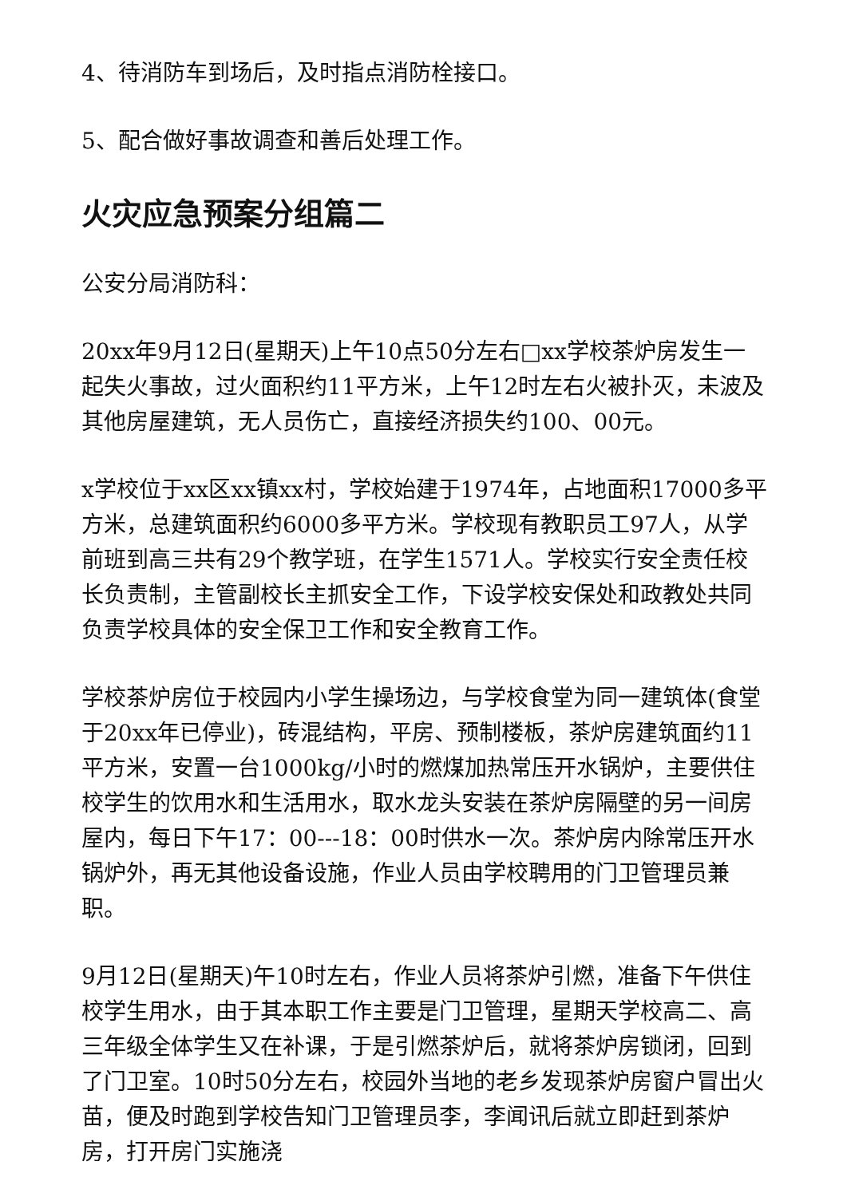4、待消防车到场后，及时指点消防栓接口。
5、配合做好事故调查和善后处理工作。
火灾应急预案分组篇二
公安分局消防科：
20xx年9月12日(星期天)上午10点50分左右□xx学校茶炉房发生一起失火事故，过火面积约11平方米，上午12时左右火被扑灭，未波及其他房屋建筑，无人员伤亡，直接经济损失约100、00元。
x学校位于xx区xx镇xx村，学校始建于1974年，占地面积17000多平方米，总建筑面积约6000多平方米。学校现有教职员工97人，从学前班到高三共有29个教学班，在学生1571人。学校实行安全责任校长负责制，主管副校长主抓安全工作，下设学校安保处和政教处共同负责学校具体的安全保卫工作和安全教育工作。
学校茶炉房位于校园内小学生操场边，与学校食堂为同一建筑体(食堂于20xx年已停业)，砖混结构，平房、预制楼板，茶炉房建筑面约11平方米，安置一台1000kg/小时的燃煤加热常压开水锅炉，主要供住校学生的饮用水和生活用水，取水龙头安装在茶炉房隔壁的另一间房屋内，每日下午17：00---18：00时供水一次。茶炉房内除常压开水锅炉外，再无其他设备设施，作业人员由学校聘用的门卫管理员兼职。
9月12日(星期天)午10时左右，作业人员将茶炉引燃，准备下午供住校学生用水，由于其本职工作主要是门卫管理，星期天学校高二、高三年级全体学生又在补课，于是引燃茶炉后，就将茶炉房锁闭，回到了门卫室。10时50分左右，校园外当地的老乡发现茶炉房窗户冒出火苗，便及时跑到学校告知门卫管理员李，李闻讯后就立即赶到茶炉房，打开房门实施浇